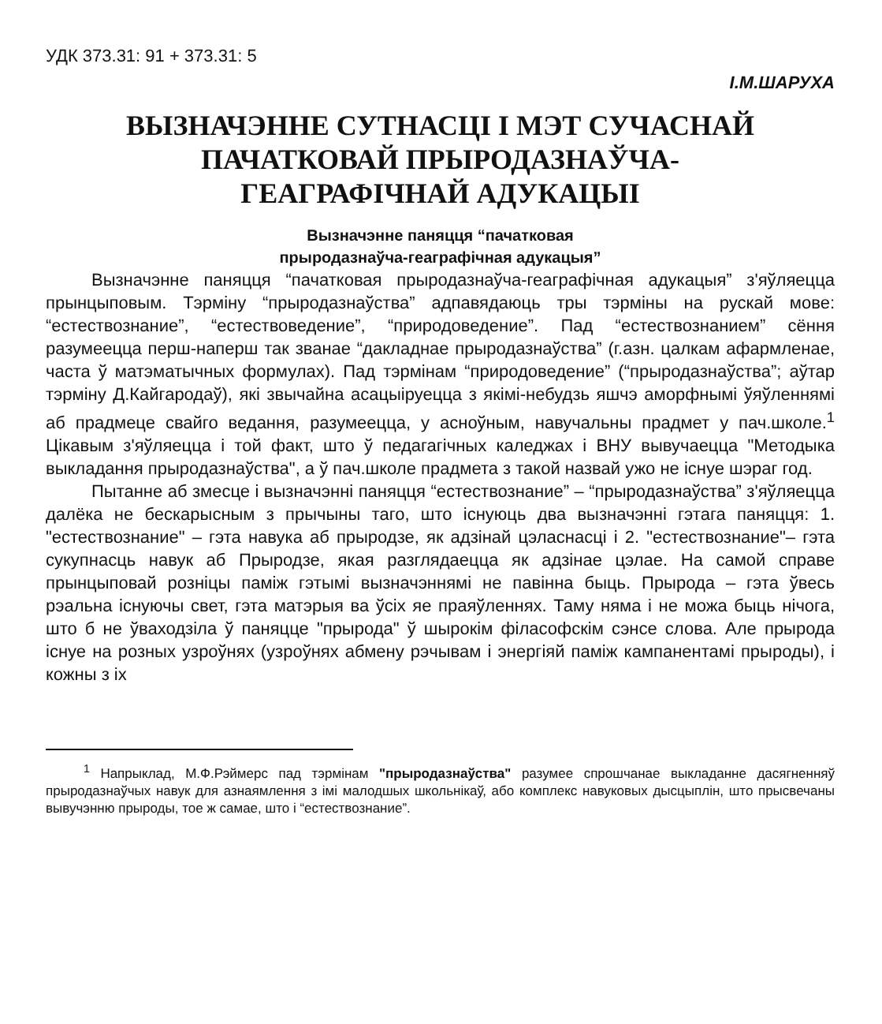УДК 373.31: 91 + 373.31: 5
І.М.ШАРУХА
ВЫЗНАЧЭННЕ СУТНАСЦІ І МЭТ СУЧАСНАЙ
ПАЧАТКОВАЙ ПРЫРОДАЗНАЎЧА-
ГЕАГРАФІЧНАЙ АДУКАЦЫІ
Вызначэнне паняцця “пачатковая
прыродазнаўча-геаграфічная адукацыя”
Вызначэнне паняцця “пачатковая прыродазнаўча-геаграфічная адукацыя” з'яўляецца прынцыповым. Тэрміну “прыродазнаўства” адпавядаюць тры тэрміны на рускай мове: “естествознание”, “естествоведение”, “природоведение”. Пад “естествознанием” сёння разумеецца перш-наперш так званае “дакладнае прыродазнаўства” (г.азн. цалкам афармленае, часта ў матэматычных формулах). Пад тэрмінам “природоведение” (“прыродазнаўства”; аўтар тэрміну Д.Кайгародаў), які звычайна асацыіруецца з якімі-небудзь яшчэ аморфнымі ўяўленнямі аб прадмеце свайго ведання, разумеецца, у асноўным, навучальны прадмет у пач.школе.<sup>1</sup> Цікавым з'яўляецца і той факт, што ў педагагічных каледжах і ВНУ вывучаецца "Методыка выкладання прыродазнаўства", а ў пач.школе прадмета з такой назвай ужо не існуе шэраг год.
Пытанне аб змесце і вызначэнні паняцця “естествознание” – “прыродазнаўства” з'яўляецца далёка не бескарысным з прычыны таго, што існуюць два вызначэнні гэтага паняцця: 1. "естествознание" – гэта навука аб прыродзе, як адзінай цэласнасці і 2. "естествознание"– гэта сукупнасць навук аб Прыродзе, якая разглядаецца як адзінае цэлае. На самой справе прынцыповай розніцы паміж гэтымі вызначэннямі не павінна быць. Прырода – гэта ўвесь рэальна існуючы свет, гэта матэрыя ва ўсіх яе праяўленнях. Таму няма і не можа быць нічога, што б не ўваходзіла ў паняцце "прырода" ў шырокім філасофскім сэнсе слова. Але прырода існуе на розных узроўнях (узроўнях абмену рэчывам і энергіяй паміж кампанентамі прыроды), і кожны з іх
<sup>1</sup> Напрыклад, М.Ф.Рэймерс пад тэрмінам "прыродазнаўства" разумее спрошчанае выкладанне дасягненняў прыродазнаўчых навук для азнаямлення з імі малодшых школьнікаў, або комплекс навуковых дысцыплін, што прысвечаны вывучэнню прыроды, тое ж самае, што і “естествознание”.